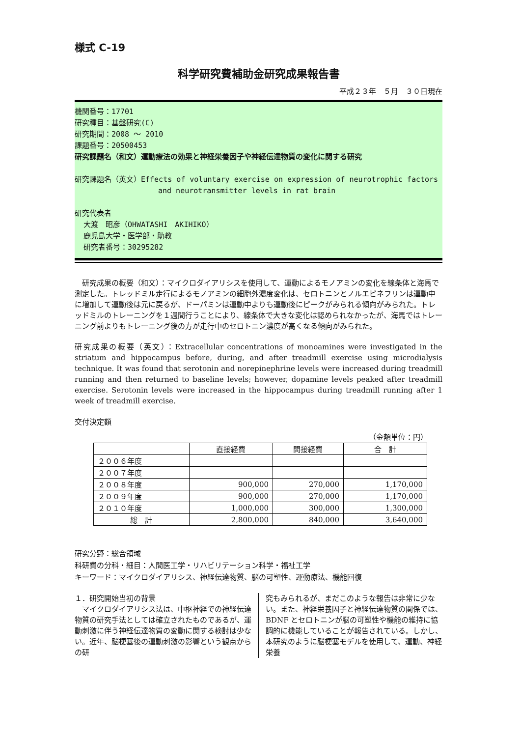様式 C-19
科学研究費補助金研究成果報告書
平成２３年　５月　３０日現在
機関番号：17701
研究種目：基盤研究(C)
研究期間：2008 ～ 2010
課題番号：20500453
研究課題名（和文）運動療法の効果と神経栄養因子や神経伝達物質の変化に関する研究
研究課題名（英文）Effects of voluntary exercise on expression of neurotrophic factors
and neurotransmitter levels in rat brain
研究代表者
大渡　昭彦（OHWATASHI　AKIHIKO）
鹿児島大学・医学部・助教
研究者番号：30295282
　研究成果の概要（和文）：マイクロダイアリシスを使用して、運動によるモノアミンの変化を線条体と海馬で測定した。トレッドミル走行によるモノアミンの細胞外濃度変化は、セロトニンとノルエピネフリンは運動中に増加して運動後は元に戻るが、ドーパミンは運動中よりも運動後にピークがみられる傾向がみられた。トレッドミルのトレーニングを１週間行うことにより、線条体で大きな変化は認められなかったが、海馬ではトレーニング前よりもトレーニング後の方が走行中のセロトニン濃度が高くなる傾向がみられた。
研究成果の概要（英文）：Extracellular concentrations of monoamines were investigated in the striatum and hippocampus before, during, and after treadmill exercise using microdialysis technique. It was found that serotonin and norepinephrine levels were increased during treadmill running and then returned to baseline levels; however, dopamine levels peaked after treadmill exercise. Serotonin levels were increased in the hippocampus during treadmill running after 1 week of treadmill exercise.
交付決定額
（金額単位：円）
| | 直接経費 | 間接経費 | 合 計 |
| --- | --- | --- | --- |
| ２００６年度 | | | |
| ２００７年度 | | | |
| ２００８年度 | 900,000 | 270,000 | 1,170,000 |
| ２００９年度 | 900,000 | 270,000 | 1,170,000 |
| ２０１０年度 | 1,000,000 | 300,000 | 1,300,000 |
| 総 計 | 2,800,000 | 840,000 | 3,640,000 |
研究分野：総合領域
科研費の分科・細目：人間医工学・リハビリテーション科学・福祉工学
キーワード：マイクロダイアリシス、神経伝達物質、脳の可塑性、運動療法、機能回復
１．研究開始当初の背景
　マイクロダイアリシス法は、中枢神経での神経伝達物質の研究手法としては確立されたものであるが、運動刺激に伴う神経伝達物質の変動に関する検討は少ない。近年、脳梗塞後の運動刺激の影響という観点からの研
究もみられるが、まだこのような報告は非常に少ない。また、神経栄養因子と神経伝達物質の関係では、BDNF とセロトニンが脳の可塑性や機能の維持に協調的に機能していることが報告されている。しかし、本研究のように脳梗塞モデルを使用して、運動、神経栄養